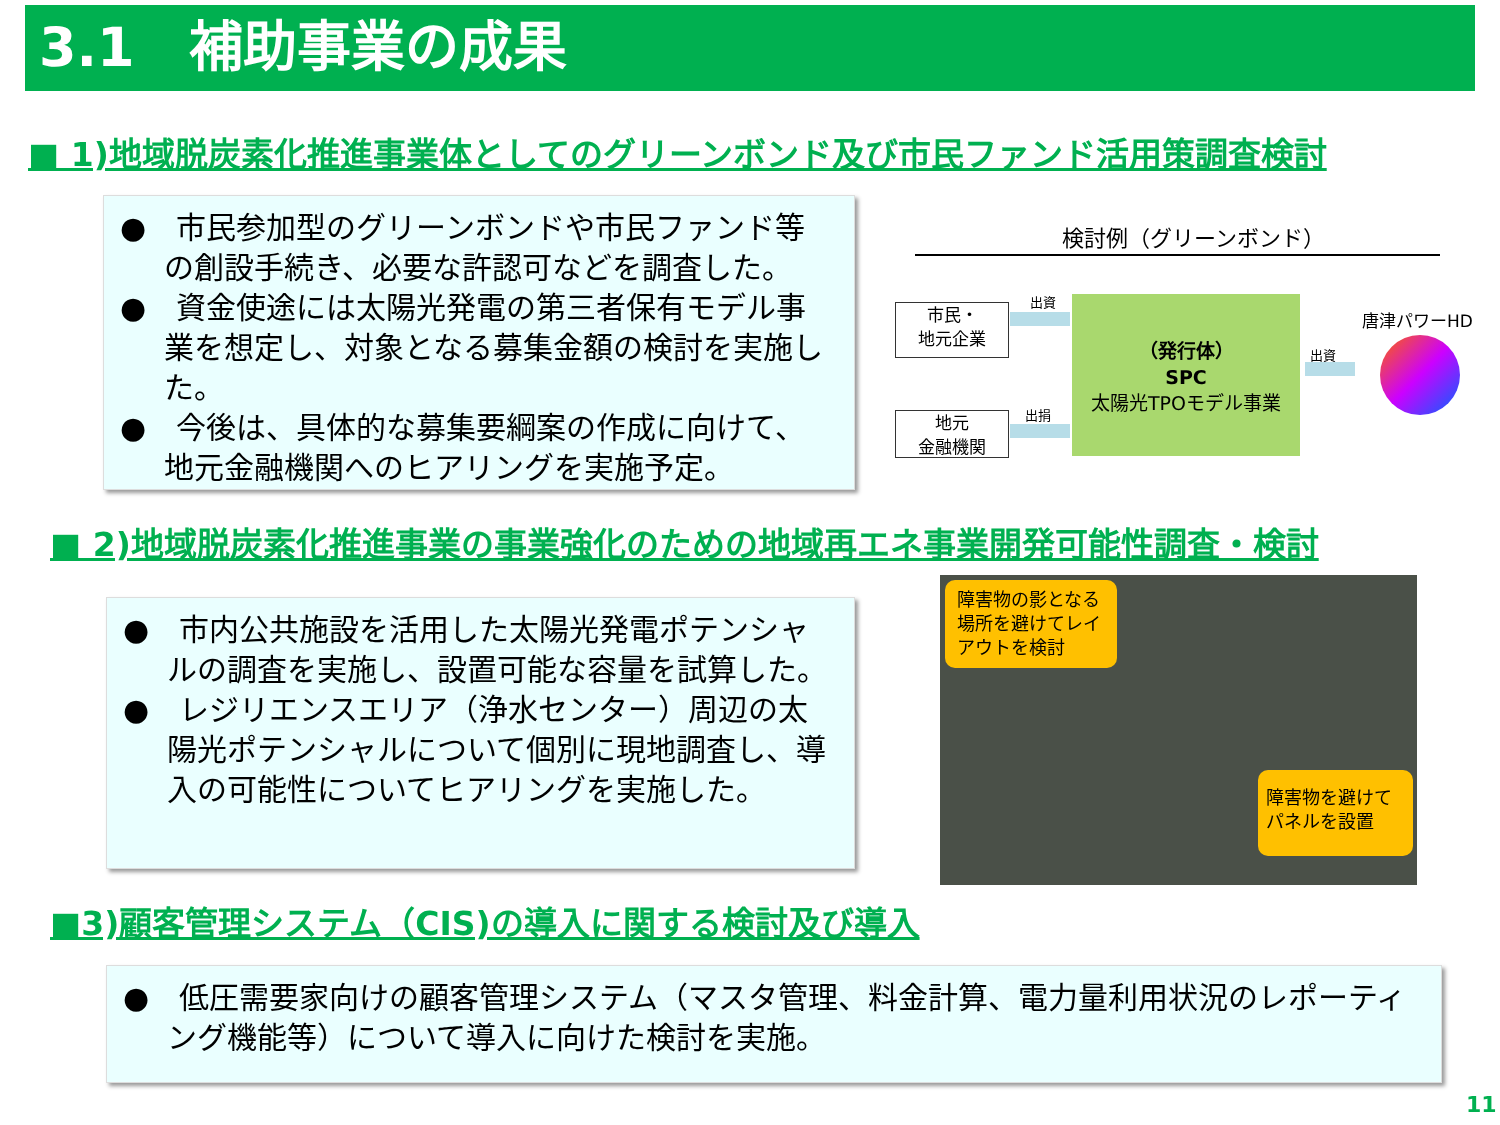3.1　補助事業の成果
■ 1)地域脱炭素化推進事業体としてのグリーンボンド及び市民ファンド活用策調査検討
●　市民参加型のグリーンボンドや市民ファンド等の創設手続き、必要な許認可などを調査した。
●　資金使途には太陽光発電の第三者保有モデル事業を想定し、対象となる募集金額の検討を実施した。
●　今後は、具体的な募集要綱案の作成に向けて、地元金融機関へのヒアリングを実施予定。
検討例（グリーンボンド）
市民・
地元企業
地元
金融機関
出資
出捐
（発行体）
SPC
太陽光TPOモデル事業
出資
唐津パワーHD
■ 2)地域脱炭素化推進事業の事業強化のための地域再エネ事業開発可能性調査・検討
●　市内公共施設を活用した太陽光発電ポテンシャルの調査を実施し、設置可能な容量を試算した。
●　レジリエンスエリア（浄水センター）周辺の太陽光ポテンシャルについて個別に現地調査し、導入の可能性についてヒアリングを実施した。
障害物の影となる場所を避けてレイアウトを検討
障害物を避けてパネルを設置
■3)顧客管理システム（CIS)の導入に関する検討及び導入
●　低圧需要家向けの顧客管理システム（マスタ管理、料金計算、電力量利用状況のレポーティング機能等）について導入に向けた検討を実施。
11